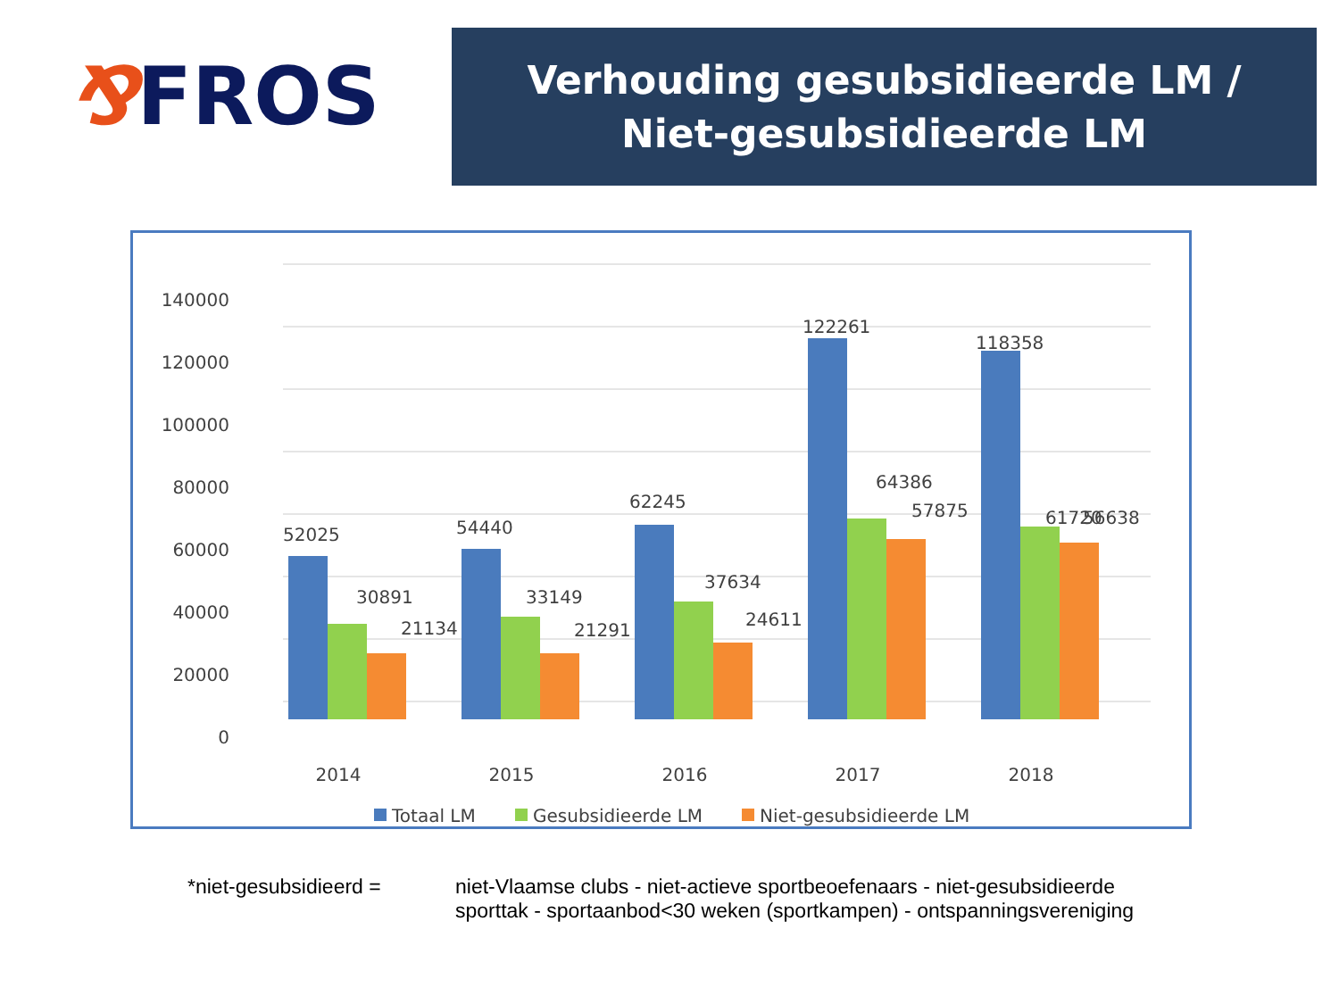⅋FROS
Verhouding gesubsidieerde LM /
Niet-gesubsidieerde LM
140000
120000
100000
80000
60000
40000
20000
0
52025
30891
21134
54440
33149
21291
62245
37634
24611
122261
64386
57875
118358
61720
56638
2014
2015
2016
2017
2018
Totaal LM
Gesubsidieerde LM
Niet-gesubsidieerde LM
*niet-gesubsidieerd = niet-Vlaamse clubs - niet-actieve sportbeoefenaars - niet-gesubsidieerde
sporttak - sportaanbod<30 weken (sportkampen) - ontspanningsvereniging